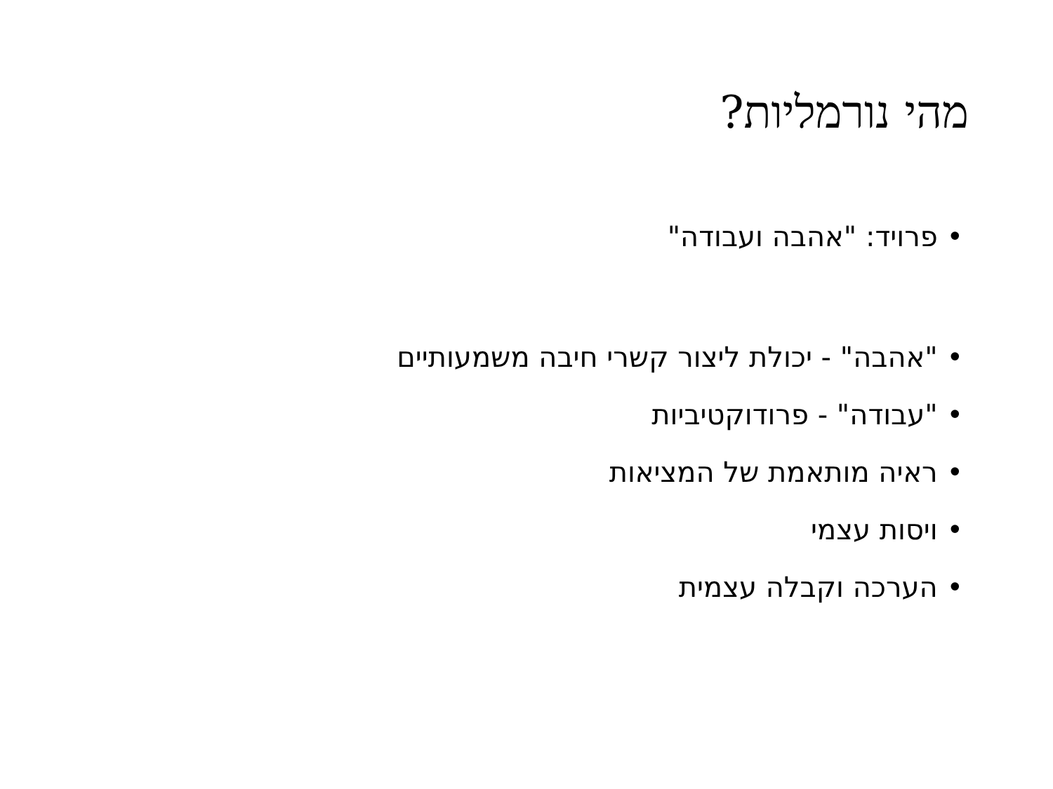מהי נורמליות?
• פרויד: "אהבה ועבודה"
• "אהבה" - יכולת ליצור קשרי חיבה משמעותיים
• "עבודה" - פרודוקטיביות
• ראיה מותאמת של המציאות
• ויסות עצמי
• הערכה וקבלה עצמית